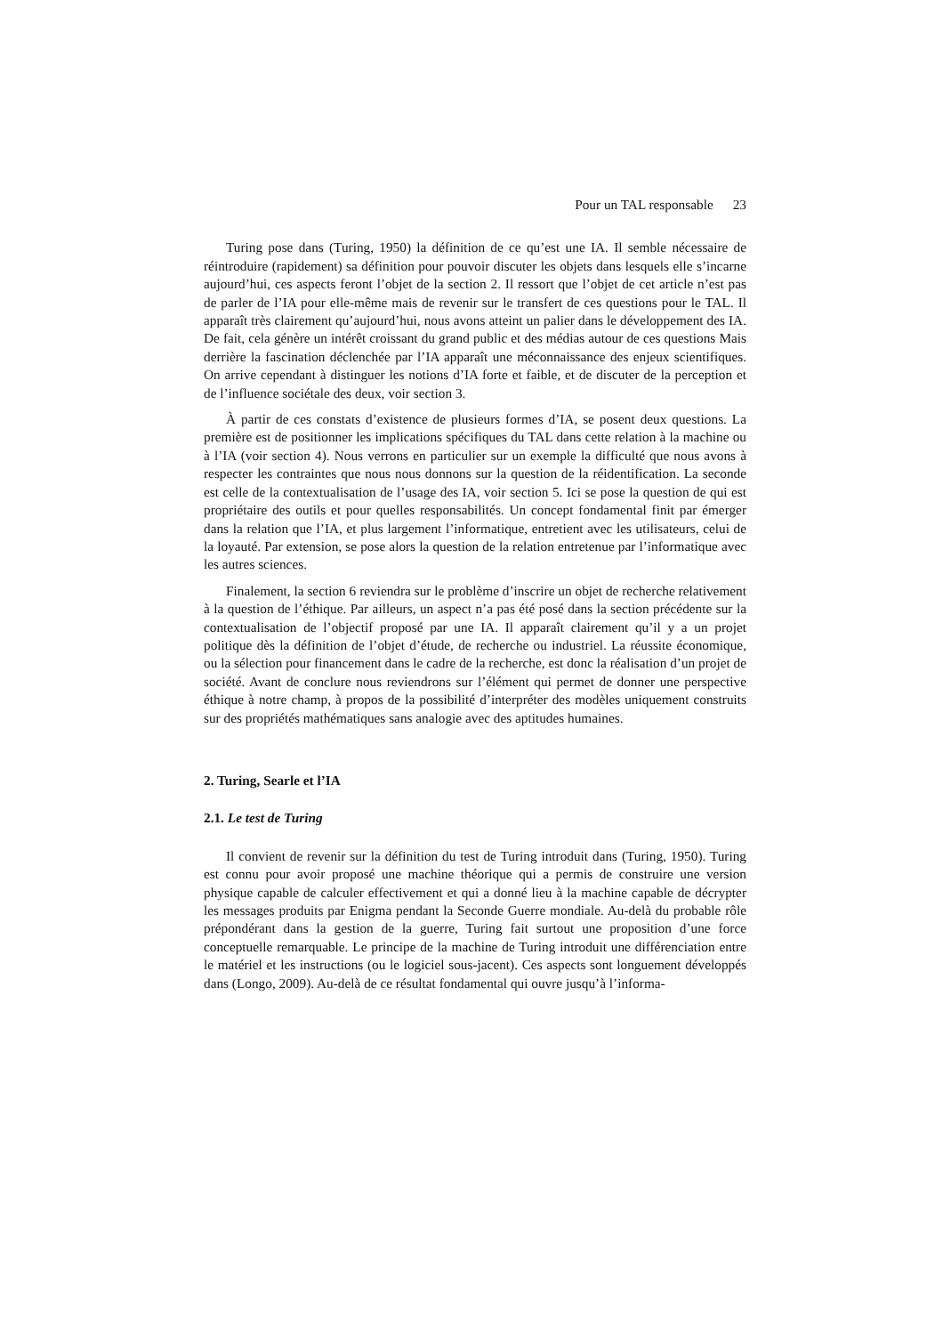Pour un TAL responsable 23
Turing pose dans (Turing, 1950) la définition de ce qu’est une IA. Il semble nécessaire de réintroduire (rapidement) sa définition pour pouvoir discuter les objets dans lesquels elle s’incarne aujourd’hui, ces aspects feront l’objet de la section 2. Il ressort que l’objet de cet article n’est pas de parler de l’IA pour elle-même mais de revenir sur le transfert de ces questions pour le TAL. Il apparaît très clairement qu’aujourd’hui, nous avons atteint un palier dans le développement des IA. De fait, cela génère un intérêt croissant du grand public et des médias autour de ces questions Mais derrière la fascination déclenchée par l’IA apparaît une méconnaissance des enjeux scientifiques. On arrive cependant à distinguer les notions d’IA forte et faible, et de discuter de la perception et de l’influence sociétale des deux, voir section 3.
À partir de ces constats d’existence de plusieurs formes d’IA, se posent deux questions. La première est de positionner les implications spécifiques du TAL dans cette relation à la machine ou à l’IA (voir section 4). Nous verrons en particulier sur un exemple la difficulté que nous avons à respecter les contraintes que nous nous donnons sur la question de la réidentification. La seconde est celle de la contextualisation de l’usage des IA, voir section 5. Ici se pose la question de qui est propriétaire des outils et pour quelles responsabilités. Un concept fondamental finit par émerger dans la relation que l’IA, et plus largement l’informatique, entretient avec les utilisateurs, celui de la loyauté. Par extension, se pose alors la question de la relation entretenue par l’informatique avec les autres sciences.
Finalement, la section 6 reviendra sur le problème d’inscrire un objet de recherche relativement à la question de l’éthique. Par ailleurs, un aspect n’a pas été posé dans la section précédente sur la contextualisation de l’objectif proposé par une IA. Il apparaît clairement qu’il y a un projet politique dès la définition de l’objet d’étude, de recherche ou industriel. La réussite économique, ou la sélection pour financement dans le cadre de la recherche, est donc la réalisation d’un projet de société. Avant de conclure nous reviendrons sur l’élément qui permet de donner une perspective éthique à notre champ, à propos de la possibilité d’interpréter des modèles uniquement construits sur des propriétés mathématiques sans analogie avec des aptitudes humaines.
2. Turing, Searle et l’IA
2.1. Le test de Turing
Il convient de revenir sur la définition du test de Turing introduit dans (Turing, 1950). Turing est connu pour avoir proposé une machine théorique qui a permis de construire une version physique capable de calculer effectivement et qui a donné lieu à la machine capable de décrypter les messages produits par Enigma pendant la Seconde Guerre mondiale. Au-delà du probable rôle prépondérant dans la gestion de la guerre, Turing fait surtout une proposition d’une force conceptuelle remarquable. Le principe de la machine de Turing introduit une différenciation entre le matériel et les instructions (ou le logiciel sous-jacent). Ces aspects sont longuement développés dans (Longo, 2009). Au-delà de ce résultat fondamental qui ouvre jusqu’à l’informa-